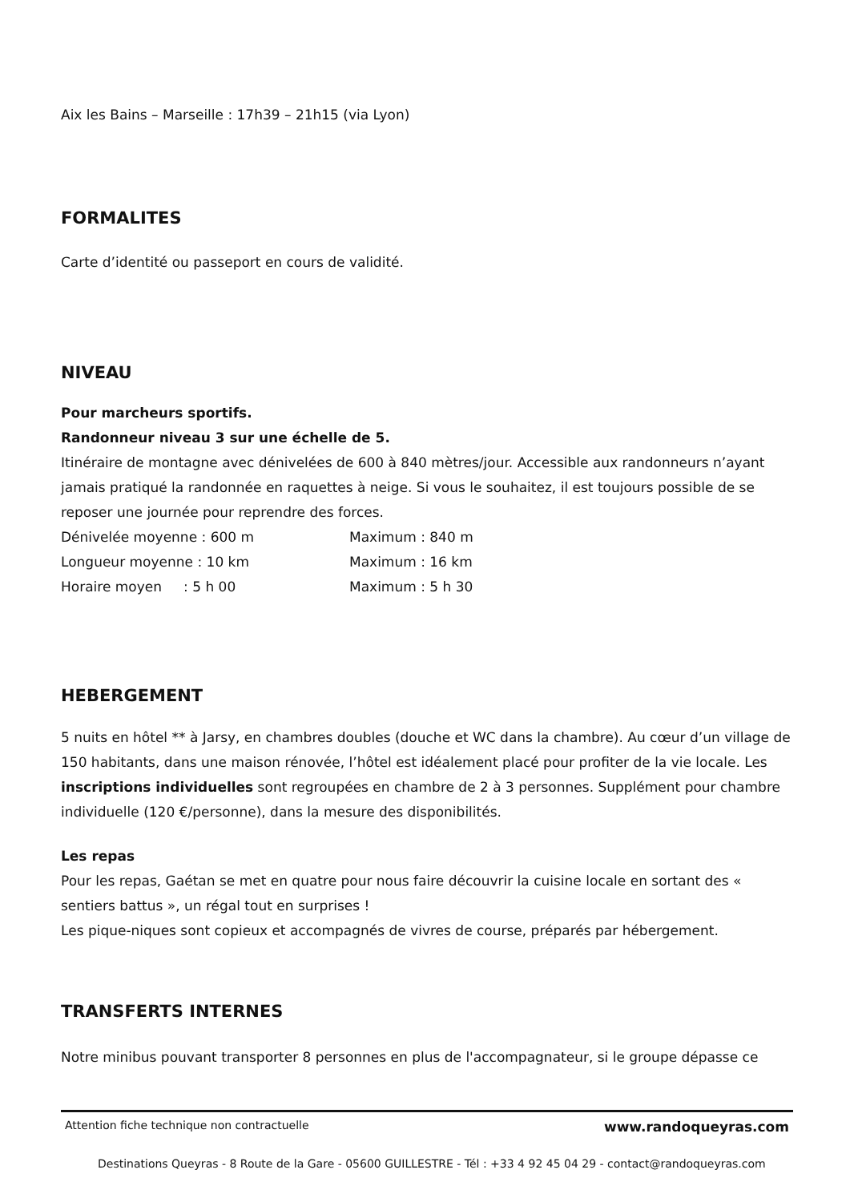Aix les Bains – Marseille : 17h39 – 21h15 (via Lyon)
FORMALITES
Carte d’identité ou passeport en cours de validité.
NIVEAU
Pour marcheurs sportifs.
Randonneur niveau 3 sur une échelle de 5.
Itinéraire de montagne avec dénivelées de 600 à 840 mètres/jour. Accessible aux randonneurs n’ayant jamais pratiqué la randonnée en raquettes à neige. Si vous le souhaitez, il est toujours possible de se reposer une journée pour reprendre des forces.
Dénivelée moyenne : 600 m Maximum : 840 m
Longueur moyenne : 10 km Maximum : 16 km
Horaire moyen : 5 h 00 Maximum : 5 h 30
HEBERGEMENT
5 nuits en hôtel ** à Jarsy, en chambres doubles (douche et WC dans la chambre). Au cœur d’un village de 150 habitants, dans une maison rénovée, l’hôtel est idéalement placé pour profiter de la vie locale. Les inscriptions individuelles sont regroupées en chambre de 2 à 3 personnes. Supplément pour chambre individuelle (120 €/personne), dans la mesure des disponibilités.
Les repas
Pour les repas, Gaétan se met en quatre pour nous faire découvrir la cuisine locale en sortant des « sentiers battus », un régal tout en surprises !
Les pique-niques sont copieux et accompagnés de vivres de course, préparés par hébergement.
TRANSFERTS INTERNES
Notre minibus pouvant transporter 8 personnes en plus de l'accompagnateur, si le groupe dépasse ce
Attention fiche technique non contractuelle www.randoqueyras.com
Destinations Queyras - 8 Route de la Gare - 05600 GUILLESTRE - Tél : +33 4 92 45 04 29 - contact@randoqueyras.com